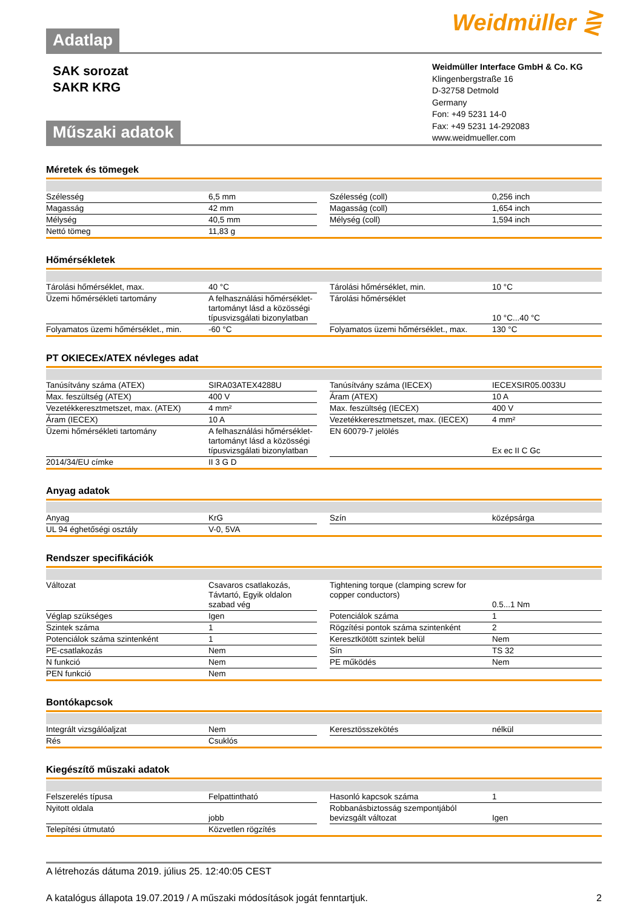Adatlap
Weidmüller ⋛
SAK sorozat
SAKR KRG
Műszaki adatok
Weidmüller Interface GmbH & Co. KG
Klingenbergstraße 16
D-32758 Detmold
Germany
Fon: +49 5231 14-0
Fax: +49 5231 14-292083
www.weidmueller.com
Méretek és tömegek
| Szélesség | 6,5 mm | | Szélesség (coll) | 0,256 inch |
| Magasság | 42 mm | | Magasság (coll) | 1,654 inch |
| Mélység | 40,5 mm | | Mélység (coll) | 1,594 inch |
| Nettó tömeg | 11,83 g | | | |
Hőmérsékletek
| Tárolási hőmérséklet, max. | 40 °C | | Tárolási hőmérséklet, min. | 10 °C |
| Üzemi hőmérsékleti tartomány | A felhasználási hőmérséklet-tartományt lásd a közösségi típusvizsgálati bizonylatban | | Tárolási hőmérséklet | 10 °C...40 °C |
| Folyamatos üzemi hőmérséklet., min. | -60 °C | | Folyamatos üzemi hőmérséklet., max. | 130 °C |
PT OKIECEx/ATEX névleges adat
| Tanúsítvány száma (ATEX) | SIRA03ATEX4288U | | Tanúsítvány száma (IECEX) | IECEXSIR05.0033U |
| Max. feszültség (ATEX) | 400 V | | Áram (ATEX) | 10 A |
| Vezetékkeresztmetszet, max. (ATEX) | 4 mm² | | Max. feszültség (IECEX) | 400 V |
| Áram (IECEX) | 10 A | | Vezetékkeresztmetszet, max. (IECEX) | 4 mm² |
| Üzemi hőmérsékleti tartomány | A felhasználási hőmérséklet-tartományt lásd a közösségi típusvizsgálati bizonylatban | | EN 60079-7 jelölés | Ex ec II C Gc |
| 2014/34/EU címke | II 3 G D | | | |
Anyag adatok
| Anyag | KrG | | Szín | középsárga |
| UL 94 éghetőségi osztály | V-0, 5VA | | | |
Rendszer specifikációk
| Változat | Csavaros csatlakozás, Távtartó, Egyik oldalon szabad vég | | Tightening torque (clamping screw for copper conductors) | 0.5...1 Nm |
| Véglap szükséges | Igen | | Potenciálok száma | 1 |
| Szintek száma | 1 | | Rögzítési pontok száma szintenként | 2 |
| Potenciálok száma szintenként | 1 | | Keresztkötött szintek belül | Nem |
| PE-csatlakozás | Nem | | Sín | TS 32 |
| N funkció | Nem | | PE működés | Nem |
| PEN funkció | Nem | | | |
Bontókapcsok
| Integrált vizsgálóaljzat | Nem | | Keresztösszekötés | nélkül |
| Rés | Csuklós | | | |
Kiegészítő műszaki adatok
| Felszerelés típusa | Felpattintható | | Hasonló kapcsok száma | 1 |
| Nyitott oldala | jobb | | Robbanásbiztosság szempontjából bevizsgált változat | Igen |
| Telepítési útmutató | Közvetlen rögzítés | | | |
A létrehozás dátuma 2019. július 25. 12:40:05 CEST
A katalógus állapota 19.07.2019 / A műszaki módosítások jogát fenntartjuk. 2